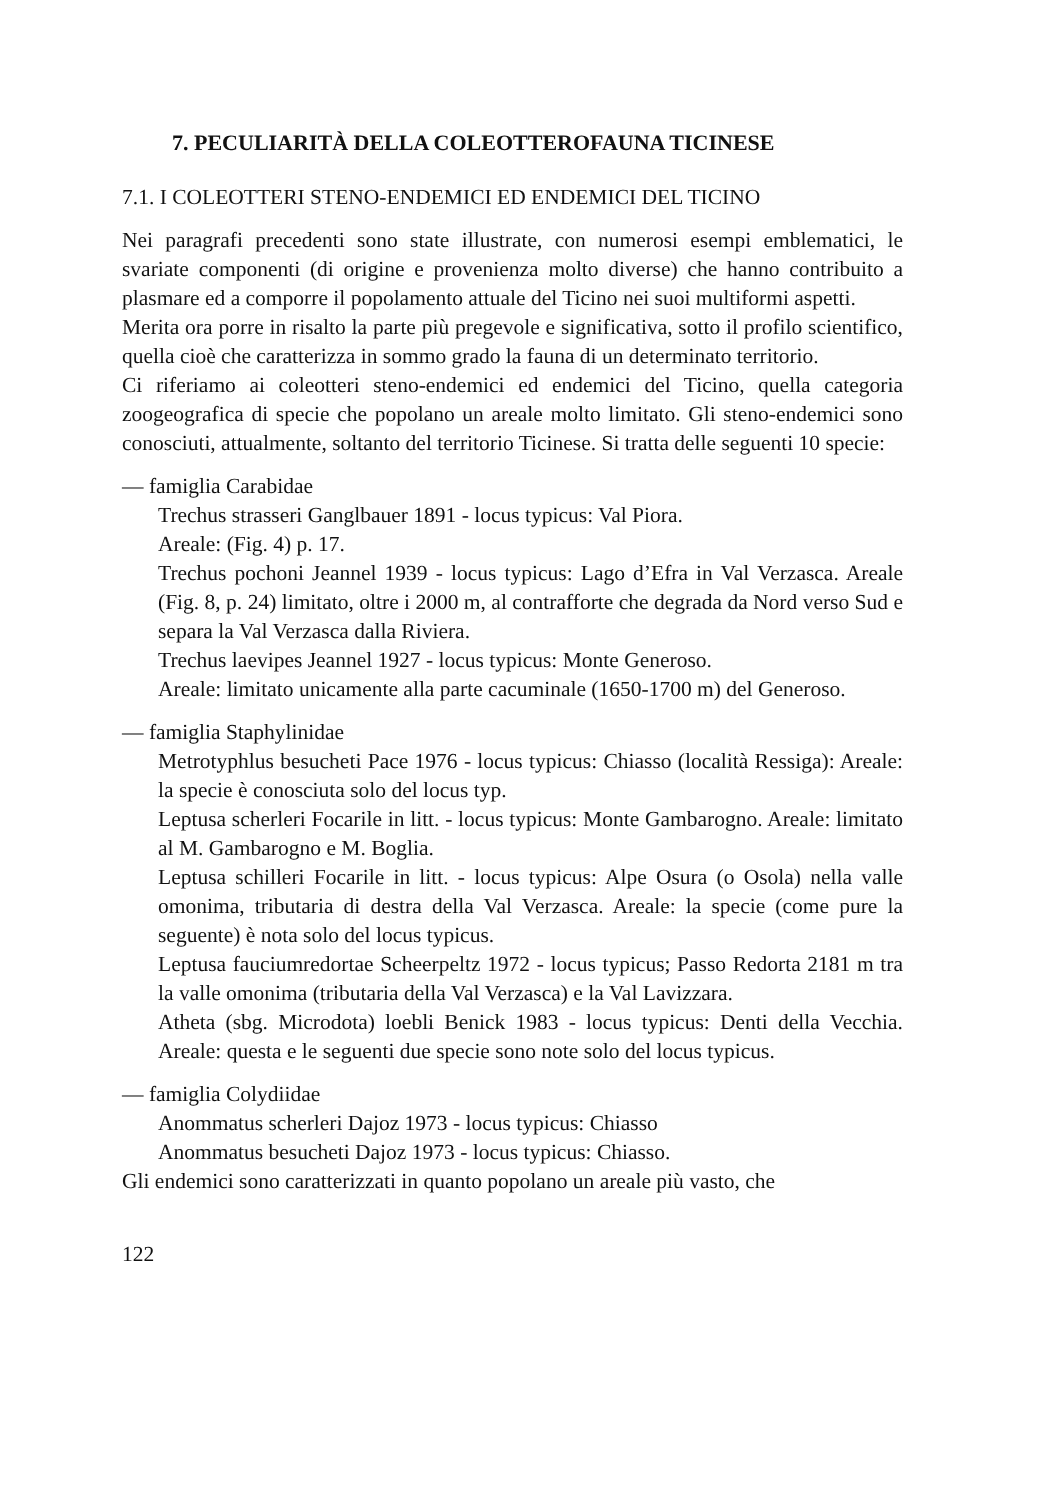7. PECULIARITÀ DELLA COLEOTTEROFAUNA TICINESE
7.1. I COLEOTTERI STENO-ENDEMICI ED ENDEMICI DEL TICINO
Nei paragrafi precedenti sono state illustrate, con numerosi esempi emblematici, le svariate componenti (di origine e provenienza molto diverse) che hanno contribuito a plasmare ed a comporre il popolamento attuale del Ticino nei suoi multiformi aspetti.
Merita ora porre in risalto la parte più pregevole e significativa, sotto il profilo scientifico, quella cioè che caratterizza in sommo grado la fauna di un determinato territorio.
Ci riferiamo ai coleotteri steno-endemici ed endemici del Ticino, quella categoria zoogeografica di specie che popolano un areale molto limitato. Gli steno-endemici sono conosciuti, attualmente, soltanto del territorio Ticinese. Si tratta delle seguenti 10 specie:
— famiglia Carabidae
Trechus strasseri Ganglbauer 1891 - locus typicus: Val Piora.
Areale: (Fig. 4) p. 17.
Trechus pochoni Jeannel 1939 - locus typicus: Lago d’Efra in Val Verzasca. Areale (Fig. 8, p. 24) limitato, oltre i 2000 m, al contrafforte che degrada da Nord verso Sud e separa la Val Verzasca dalla Riviera.
Trechus laevipes Jeannel 1927 - locus typicus: Monte Generoso.
Areale: limitato unicamente alla parte cacuminale (1650-1700 m) del Generoso.
— famiglia Staphylinidae
Metrotyphlus besucheti Pace 1976 - locus typicus: Chiasso (località Ressiga): Areale: la specie è conosciuta solo del locus typ.
Leptusa scherleri Focarile in litt. - locus typicus: Monte Gambarogno. Areale: limitato al M. Gambarogno e M. Boglia.
Leptusa schilleri Focarile in litt. - locus typicus: Alpe Osura (o Osola) nella valle omonima, tributaria di destra della Val Verzasca. Areale: la specie (come pure la seguente) è nota solo del locus typicus.
Leptusa fauciumredortae Scheerpeltz 1972 - locus typicus; Passo Redorta 2181 m tra la valle omonima (tributaria della Val Verzasca) e la Val Lavizzara.
Atheta (sbg. Microdota) loebli Benick 1983 - locus typicus: Denti della Vecchia. Areale: questa e le seguenti due specie sono note solo del locus typicus.
— famiglia Colydiidae
Anommatus scherleri Dajoz 1973 - locus typicus: Chiasso
Anommatus besucheti Dajoz 1973 - locus typicus: Chiasso.
Gli endemici sono caratterizzati in quanto popolano un areale più vasto, che
122